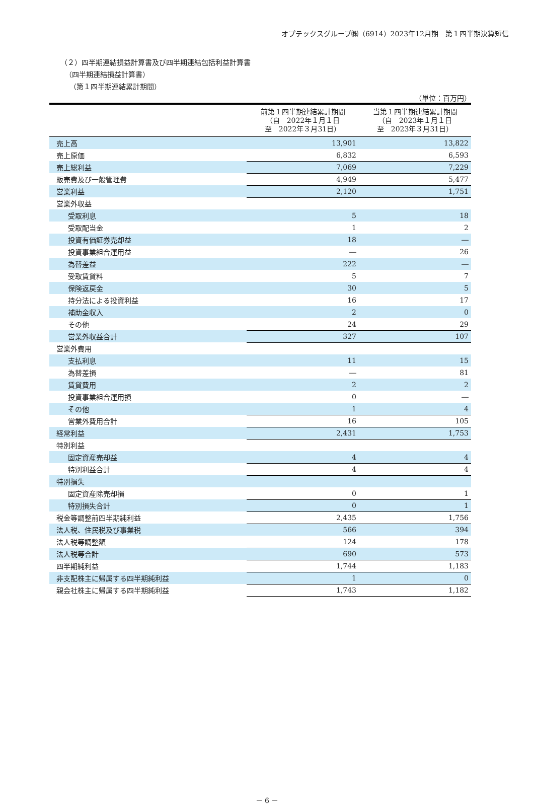オプテックスグループ㈱（6914）2023年12月期　第１四半期決算短信
（２）四半期連結損益計算書及び四半期連結包括利益計算書
（四半期連結損益計算書）
（第１四半期連結累計期間）
（単位：百万円）
| | 前第１四半期連結累計期間 （自 2022年１月１日 至 2022年３月31日） | 当第１四半期連結累計期間 （自 2023年１月１日 至 2023年３月31日） |
| --- | --- | --- |
| 売上高 | 13,901 | 13,822 |
| 売上原価 | 6,832 | 6,593 |
| 売上総利益 | 7,069 | 7,229 |
| 販売費及び一般管理費 | 4,949 | 5,477 |
| 営業利益 | 2,120 | 1,751 |
| 営業外収益 | | |
| 受取利息 | 5 | 18 |
| 受取配当金 | 1 | 2 |
| 投資有価証券売却益 | 18 | ― |
| 投資事業組合運用益 | ― | 26 |
| 為替差益 | 222 | ― |
| 受取賃貸料 | 5 | 7 |
| 保険返戻金 | 30 | 5 |
| 持分法による投資利益 | 16 | 17 |
| 補助金収入 | 2 | 0 |
| その他 | 24 | 29 |
| 営業外収益合計 | 327 | 107 |
| 営業外費用 | | |
| 支払利息 | 11 | 15 |
| 為替差損 | ― | 81 |
| 賃貸費用 | 2 | 2 |
| 投資事業組合運用損 | 0 | ― |
| その他 | 1 | 4 |
| 営業外費用合計 | 16 | 105 |
| 経常利益 | 2,431 | 1,753 |
| 特別利益 | | |
| 固定資産売却益 | 4 | 4 |
| 特別利益合計 | 4 | 4 |
| 特別損失 | | |
| 固定資産除売却損 | 0 | 1 |
| 特別損失合計 | 0 | 1 |
| 税金等調整前四半期純利益 | 2,435 | 1,756 |
| 法人税、住民税及び事業税 | 566 | 394 |
| 法人税等調整額 | 124 | 178 |
| 法人税等合計 | 690 | 573 |
| 四半期純利益 | 1,744 | 1,183 |
| 非支配株主に帰属する四半期純利益 | 1 | 0 |
| 親会社株主に帰属する四半期純利益 | 1,743 | 1,182 |
－ 6 －